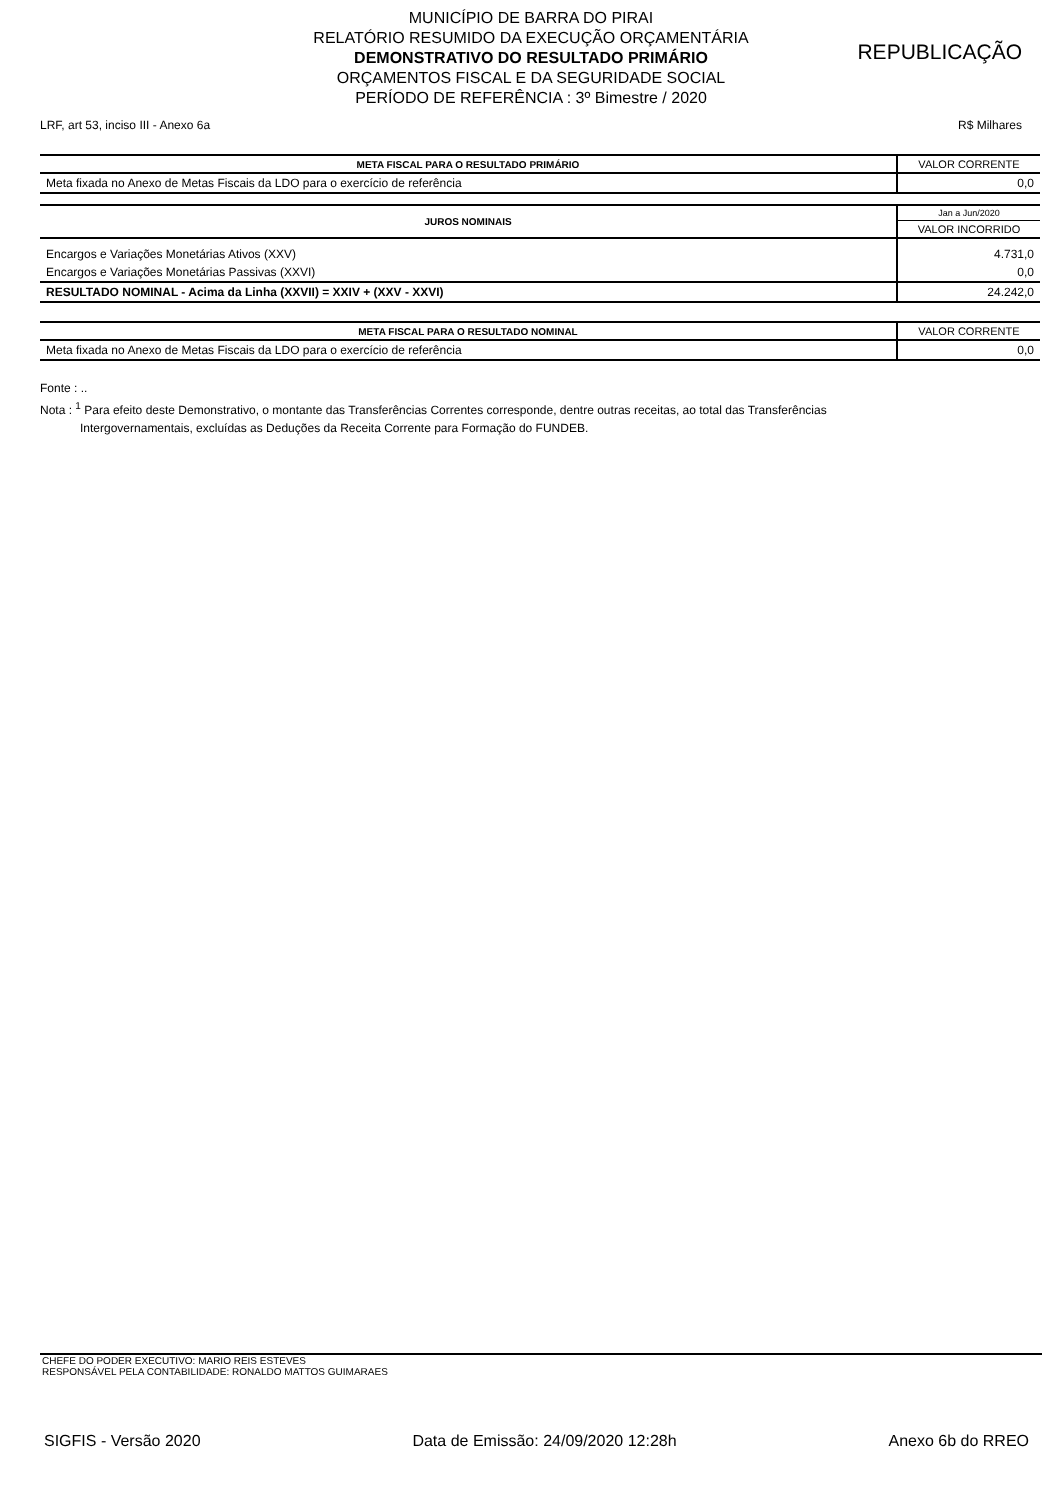MUNICÍPIO DE BARRA DO PIRAI
RELATÓRIO RESUMIDO DA EXECUÇÃO ORÇAMENTÁRIA
DEMONSTRATIVO DO RESULTADO PRIMÁRIO
ORÇAMENTOS FISCAL E DA SEGURIDADE SOCIAL
PERÍODO DE REFERÊNCIA : 3º Bimestre / 2020
REPUBLICAÇÃO
LRF, art 53, inciso III - Anexo 6a R$ Milhares
| META FISCAL PARA O RESULTADO PRIMÁRIO | VALOR CORRENTE |
| Meta fixada no Anexo de Metas Fiscais da LDO para o exercício de referência | 0,0 |
| JUROS NOMINAIS | Jan a Jun/2020 |
| | VALOR INCORRIDO |
| Encargos e Variações Monetárias Ativos (XXV) | 4.731,0 |
| Encargos e Variações Monetárias Passivas (XXVI) | 0,0 |
| RESULTADO NOMINAL - Acima da Linha (XXVII) = XXIV + (XXV - XXVI) | 24.242,0 |
| META FISCAL PARA O RESULTADO NOMINAL | VALOR CORRENTE |
| Meta fixada no Anexo de Metas Fiscais da LDO para o exercício de referência | 0,0 |
Fonte : ..
Nota : <sup>1</sup> Para efeito deste Demonstrativo, o montante das Transferências Correntes corresponde, dentre outras receitas, ao total das Transferências
Intergovernamentais, excluídas as Deduções da Receita Corrente para Formação do FUNDEB.
CHEFE DO PODER EXECUTIVO: MARIO REIS ESTEVES
RESPONSÁVEL PELA CONTABILIDADE: RONALDO MATTOS GUIMARAES
SIGFIS - Versão 2020 Data de Emissão: 24/09/2020 12:28h Anexo 6b do RREO